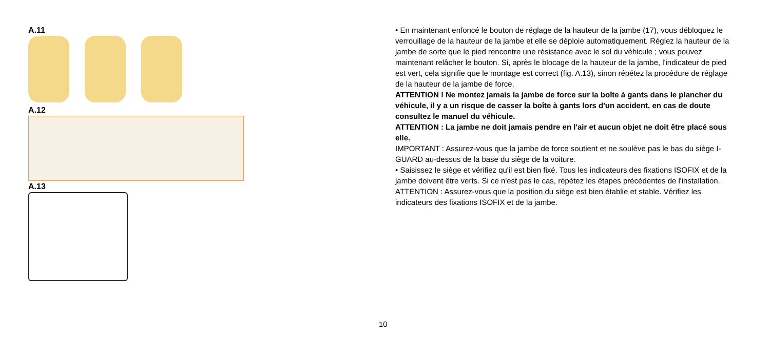A.11
A.12
A.13
• En maintenant enfoncé le bouton de réglage de la hauteur de la jambe (17), vous débloquez le verrouillage de la hauteur de la jambe et elle se déploie automatiquement. Réglez la hauteur de la jambe de sorte que le pied rencontre une résistance avec le sol du véhicule ; vous pouvez maintenant relâcher le bouton. Si, après le blocage de la hauteur de la jambe, l'indicateur de pied est vert, cela signifie que le montage est correct (fig. A.13), sinon répétez la procédure de réglage de la hauteur de la jambe de force.
ATTENTION ! Ne montez jamais la jambe de force sur la boîte à gants dans le plancher du véhicule, il y a un risque de casser la boîte à gants lors d'un accident, en cas de doute consultez le manuel du véhicule.
ATTENTION : La jambe ne doit jamais pendre en l'air et aucun objet ne doit être placé sous elle.
IMPORTANT : Assurez-vous que la jambe de force soutient et ne soulève pas le bas du siège I-GUARD au-dessus de la base du siège de la voiture.
• Saisissez le siège et vérifiez qu'il est bien fixé. Tous les indicateurs des fixations ISOFIX et de la jambe doivent être verts. Si ce n'est pas le cas, répétez les étapes précédentes de l'installation.
ATTENTION : Assurez-vous que la position du siège est bien établie et stable. Vérifiez les indicateurs des fixations ISOFIX et de la jambe.
10